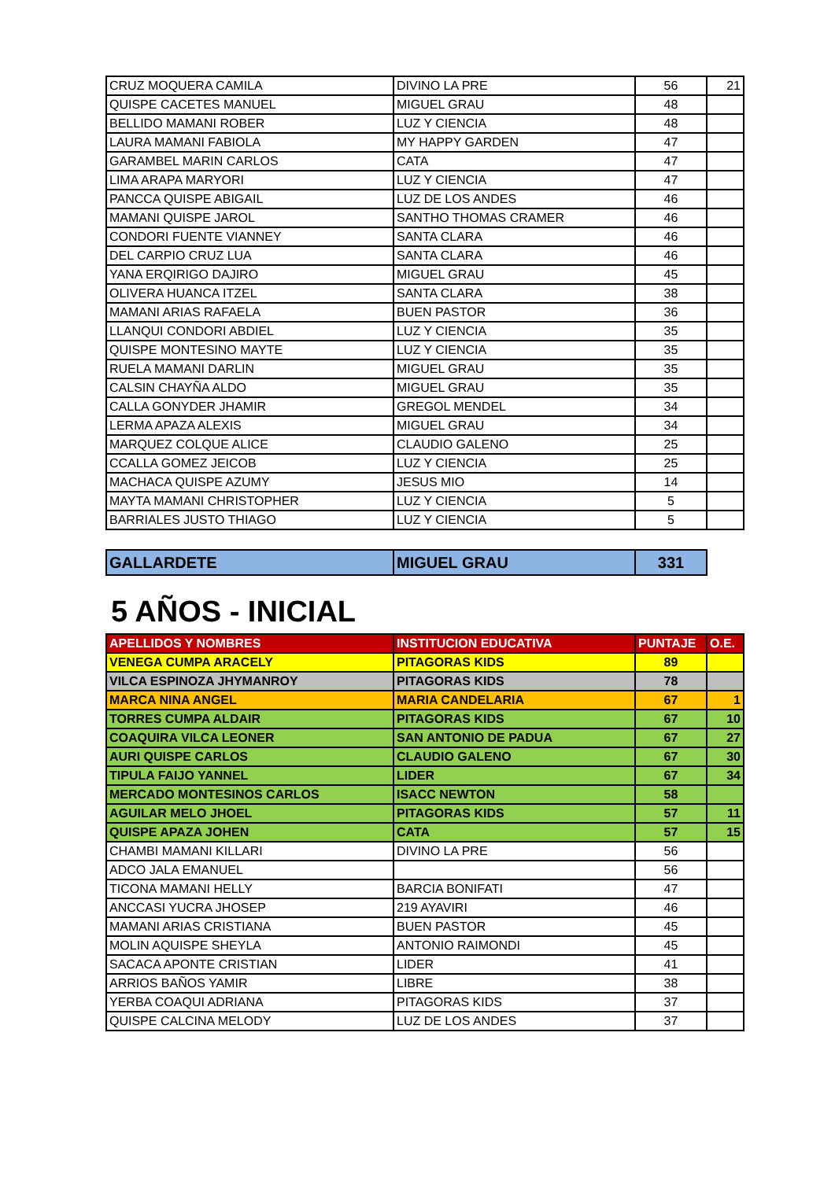| CRUZ MOQUERA CAMILA | DIVINO LA PRE | 56 | 21 |
| QUISPE CACETES MANUEL | MIGUEL GRAU | 48 | |
| BELLIDO MAMANI ROBER | LUZ Y CIENCIA | 48 | |
| LAURA MAMANI FABIOLA | MY HAPPY GARDEN | 47 | |
| GARAMBEL MARIN CARLOS | CATA | 47 | |
| LIMA ARAPA MARYORI | LUZ Y CIENCIA | 47 | |
| PANCCA QUISPE ABIGAIL | LUZ DE LOS ANDES | 46 | |
| MAMANI QUISPE JAROL | SANTHO THOMAS CRAMER | 46 | |
| CONDORI FUENTE VIANNEY | SANTA CLARA | 46 | |
| DEL CARPIO CRUZ LUA | SANTA CLARA | 46 | |
| YANA ERQIRIGO DAJIRO | MIGUEL GRAU | 45 | |
| OLIVERA HUANCA ITZEL | SANTA CLARA | 38 | |
| MAMANI ARIAS RAFAELA | BUEN PASTOR | 36 | |
| LLANQUI CONDORI ABDIEL | LUZ Y CIENCIA | 35 | |
| QUISPE MONTESINO MAYTE | LUZ Y CIENCIA | 35 | |
| RUELA MAMANI DARLIN | MIGUEL GRAU | 35 | |
| CALSIN CHAYÑA ALDO | MIGUEL GRAU | 35 | |
| CALLA GONYDER JHAMIR | GREGOL MENDEL | 34 | |
| LERMA APAZA ALEXIS | MIGUEL GRAU | 34 | |
| MARQUEZ COLQUE ALICE | CLAUDIO GALENO | 25 | |
| CCALLA GOMEZ JEICOB | LUZ Y CIENCIA | 25 | |
| MACHACA QUISPE AZUMY | JESUS MIO | 14 | |
| MAYTA MAMANI CHRISTOPHER | LUZ Y CIENCIA | 5 | |
| BARRIALES JUSTO THIAGO | LUZ Y CIENCIA | 5 | |
| GALLARDETE | MIGUEL GRAU | 331 |
5 AÑOS - INICIAL
| APELLIDOS Y NOMBRES | INSTITUCION EDUCATIVA | PUNTAJE | O.E. |
| --- | --- | --- | --- |
| VENEGA CUMPA ARACELY | PITAGORAS KIDS | 89 | |
| VILCA ESPINOZA JHYMANROY | PITAGORAS KIDS | 78 | |
| MARCA NINA ANGEL | MARIA CANDELARIA | 67 | 1 |
| TORRES CUMPA ALDAIR | PITAGORAS KIDS | 67 | 10 |
| COAQUIRA VILCA LEONER | SAN ANTONIO DE PADUA | 67 | 27 |
| AURI QUISPE CARLOS | CLAUDIO GALENO | 67 | 30 |
| TIPULA FAIJO YANNEL | LIDER | 67 | 34 |
| MERCADO MONTESINOS CARLOS | ISACC NEWTON | 58 | |
| AGUILAR MELO JHOEL | PITAGORAS KIDS | 57 | 11 |
| QUISPE APAZA JOHEN | CATA | 57 | 15 |
| CHAMBI MAMANI KILLARI | DIVINO LA PRE | 56 | |
| ADCO JALA EMANUEL | | 56 | |
| TICONA MAMANI HELLY | BARCIA BONIFATI | 47 | |
| ANCCASI YUCRA JHOSEP | 219 AYAVIRI | 46 | |
| MAMANI ARIAS CRISTIANA | BUEN PASTOR | 45 | |
| MOLIN AQUISPE SHEYLA | ANTONIO RAIMONDI | 45 | |
| SACACA APONTE CRISTIAN | LIDER | 41 | |
| ARRIOS BAÑOS YAMIR | LIBRE | 38 | |
| YERBA COAQUI ADRIANA | PITAGORAS KIDS | 37 | |
| QUISPE CALCINA MELODY | LUZ DE LOS ANDES | 37 | |